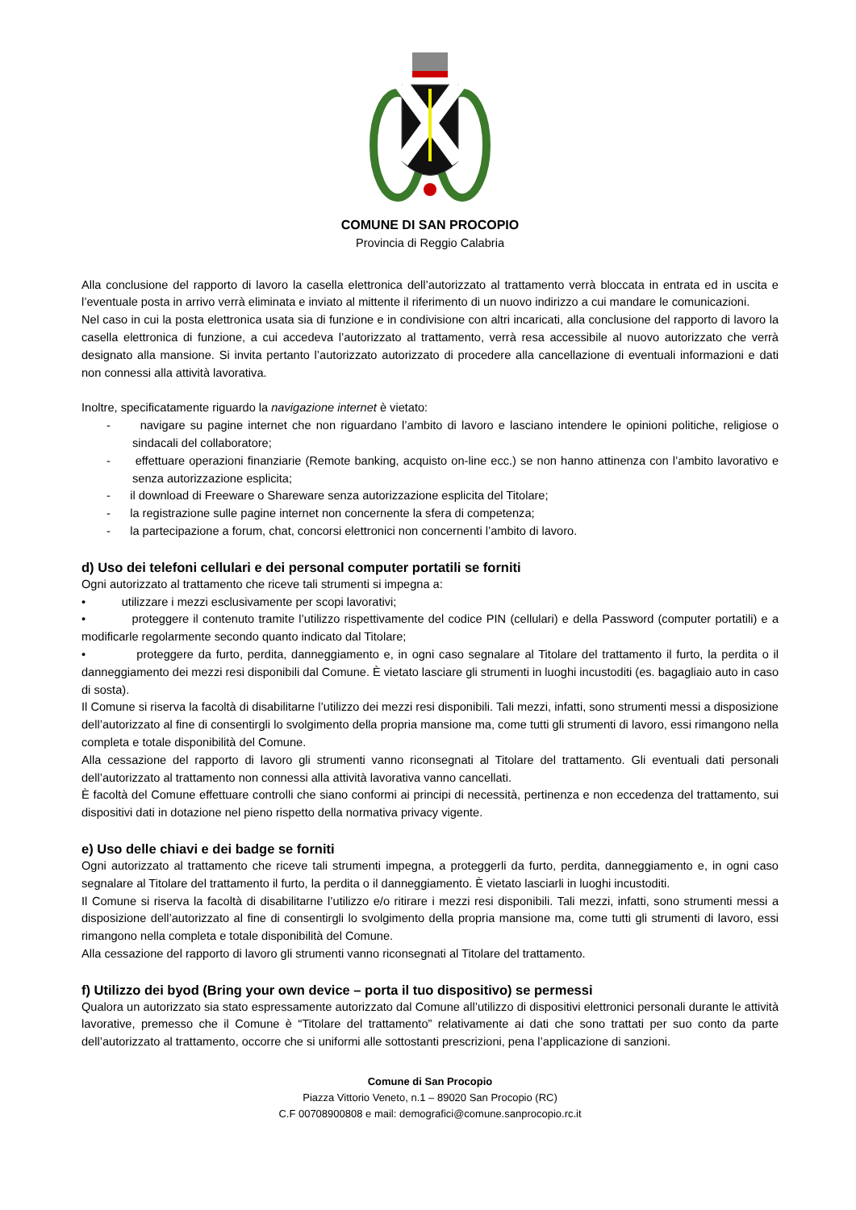COMUNE DI SAN PROCOPIO
Provincia di Reggio Calabria
Alla conclusione del rapporto di lavoro la casella elettronica dell’autorizzato al trattamento verrà bloccata in entrata ed in uscita e l’eventuale posta in arrivo verrà eliminata e inviato al mittente il riferimento di un nuovo indirizzo a cui mandare le comunicazioni.
Nel caso in cui la posta elettronica usata sia di funzione e in condivisione con altri incaricati, alla conclusione del rapporto di lavoro la casella elettronica di funzione, a cui accedeva l’autorizzato al trattamento, verrà resa accessibile al nuovo autorizzato che verrà designato alla mansione. Si invita pertanto l’autorizzato autorizzato di procedere alla cancellazione di eventuali informazioni e dati non connessi alla attività lavorativa.
Inoltre, specificatamente riguardo la navigazione internet è vietato:
- navigare su pagine internet che non riguardano l’ambito di lavoro e lasciano intendere le opinioni politiche, religiose o sindacali del collaboratore;
- effettuare operazioni finanziarie (Remote banking, acquisto on-line ecc.) se non hanno attinenza con l’ambito lavorativo e senza autorizzazione esplicita;
- il download di Freeware o Shareware senza autorizzazione esplicita del Titolare;
- la registrazione sulle pagine internet non concernente la sfera di competenza;
- la partecipazione a forum, chat, concorsi elettronici non concernenti l’ambito di lavoro.
d) Uso dei telefoni cellulari e dei personal computer portatili se forniti
Ogni autorizzato al trattamento che riceve tali strumenti si impegna a:
• utilizzare i mezzi esclusivamente per scopi lavorativi;
• proteggere il contenuto tramite l’utilizzo rispettivamente del codice PIN (cellulari) e della Password (computer portatili) e a modificarle regolarmente secondo quanto indicato dal Titolare;
• proteggere da furto, perdita, danneggiamento e, in ogni caso segnalare al Titolare del trattamento il furto, la perdita o il danneggiamento dei mezzi resi disponibili dal Comune. È vietato lasciare gli strumenti in luoghi incustoditi (es. bagagliaio auto in caso di sosta).
Il Comune si riserva la facoltà di disabilitarne l’utilizzo dei mezzi resi disponibili. Tali mezzi, infatti, sono strumenti messi a disposizione dell’autorizzato al fine di consentirgli lo svolgimento della propria mansione ma, come tutti gli strumenti di lavoro, essi rimangono nella completa e totale disponibilità del Comune.
Alla cessazione del rapporto di lavoro gli strumenti vanno riconsegnati al Titolare del trattamento. Gli eventuali dati personali dell’autorizzato al trattamento non connessi alla attività lavorativa vanno cancellati.
È facoltà del Comune effettuare controlli che siano conformi ai principi di necessità, pertinenza e non eccedenza del trattamento, sui dispositivi dati in dotazione nel pieno rispetto della normativa privacy vigente.
e) Uso delle chiavi e dei badge se forniti
Ogni autorizzato al trattamento che riceve tali strumenti impegna, a proteggerli da furto, perdita, danneggiamento e, in ogni caso segnalare al Titolare del trattamento il furto, la perdita o il danneggiamento. È vietato lasciarli in luoghi incustoditi.
Il Comune si riserva la facoltà di disabilitarne l’utilizzo e/o ritirare i mezzi resi disponibili. Tali mezzi, infatti, sono strumenti messi a disposizione dell’autorizzato al fine di consentirgli lo svolgimento della propria mansione ma, come tutti gli strumenti di lavoro, essi rimangono nella completa e totale disponibilità del Comune.
Alla cessazione del rapporto di lavoro gli strumenti vanno riconsegnati al Titolare del trattamento.
f) Utilizzo dei byod (Bring your own device – porta il tuo dispositivo) se permessi
Qualora un autorizzato sia stato espressamente autorizzato dal Comune all’utilizzo di dispositivi elettronici personali durante le attività lavorative, premesso che il Comune è “Titolare del trattamento” relativamente ai dati che sono trattati per suo conto da parte dell’autorizzato al trattamento, occorre che si uniformi alle sottostanti prescrizioni, pena l’applicazione di sanzioni.
Comune di San Procopio
Piazza Vittorio Veneto, n.1 – 89020 San Procopio (RC)
C.F 00708900808 e mail: demografici@comune.sanprocopio.rc.it